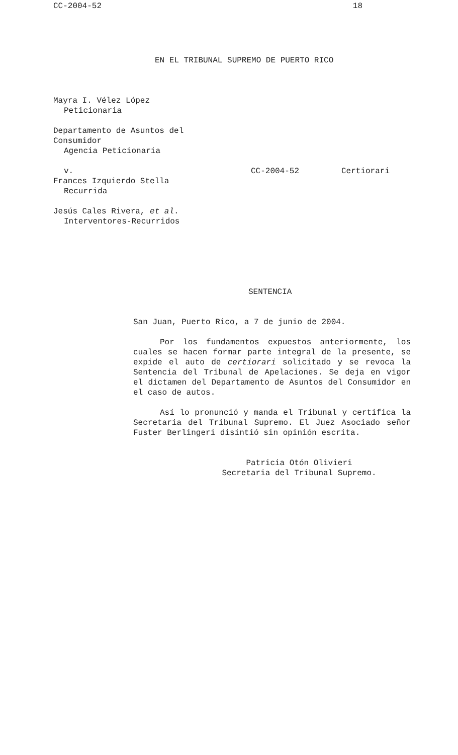CC-2004-52 18
EN EL TRIBUNAL SUPREMO DE PUERTO RICO
Mayra I. Vélez López
Peticionaria
Departamento de Asuntos del
Consumidor
Agencia Peticionaria
v. CC-2004-52 Certiorari
Frances Izquierdo Stella
Recurrida
Jesús Cales Rivera, et al.
Interventores-Recurridos
SENTENCIA
San Juan, Puerto Rico, a 7 de junio de 2004.
Por los fundamentos expuestos anteriormente, los cuales se hacen formar parte integral de la presente, se expide el auto de certiorari solicitado y se revoca la Sentencia del Tribunal de Apelaciones. Se deja en vigor el dictamen del Departamento de Asuntos del Consumidor en el caso de autos.
Así lo pronunció y manda el Tribunal y certifica la Secretaria del Tribunal Supremo. El Juez Asociado señor Fuster Berlingeri disintió sin opinión escrita.
Patricia Otón Olivieri
Secretaria del Tribunal Supremo.